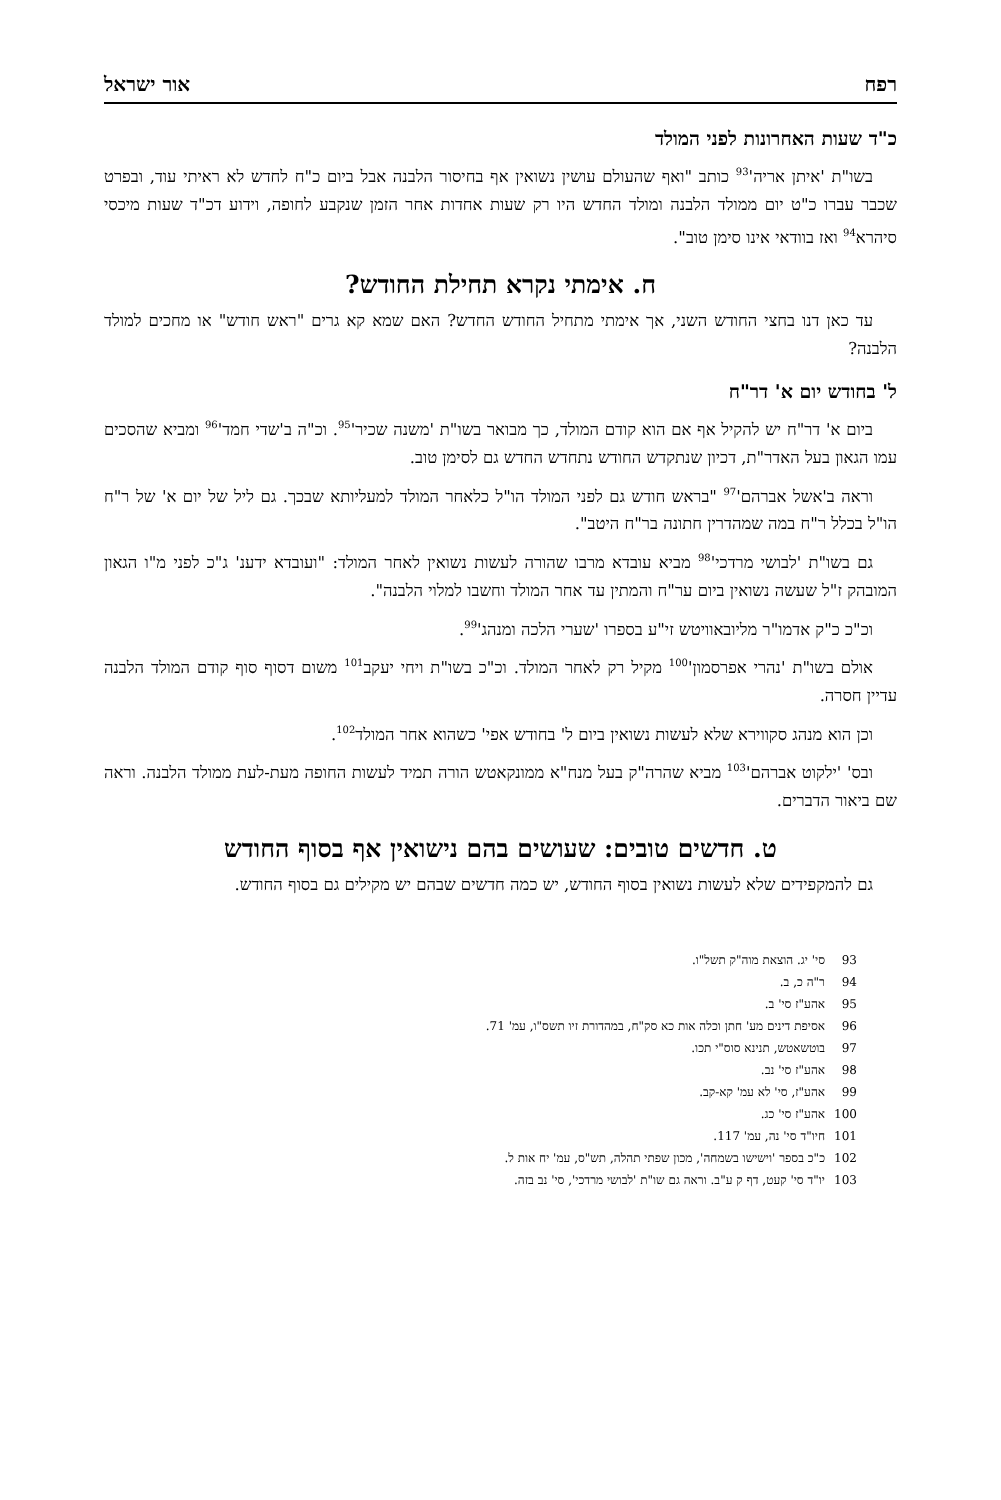רפח אור ישראל
כ"ד שעות האחרונות לפני המולד
בשו"ת 'איתן אריה'<sup>93</sup> כותב "ואף שהעולם עושין נשואין אף בחיסור הלבנה אבל ביום כ"ח לחדש לא ראיתי עוד, ובפרט שכבר עברו כ"ט יום ממולד הלבנה ומולד החדש היו רק שעות אחדות אחר הזמן שנקבע לחופה, וידוע דכ"ד שעות מיכסי סיהרא<sup>94</sup> ואז בוודאי אינו סימן טוב".
ח. אימתי נקרא תחילת החודש?
עד כאן דנו בחצי החודש השני, אך אימתי מתחיל החודש החדש? האם שמא קא גרים "ראש חודש" או מחכים למולד הלבנה?
ל' בחודש יום א' דר"ח
ביום א' דר"ח יש להקיל אף אם הוא קודם המולד, כך מבואר בשו"ת 'משנה שכיר'<sup>95</sup>. וכ"ה ב'שדי חמד'<sup>96</sup> ומביא שהסכים עמו הגאון בעל האדר"ת, דכיון שנתקדש החודש נתחדש החדש גם לסימן טוב.
וראה ב'אשל אברהם'<sup>97</sup> "בראש חודש גם לפני המולד הו"ל כלאחר המולד למעליותא שבכך. גם ליל של יום א' של ר"ח הו"ל בכלל ר"ח במה שמהדרין חתונה בר"ח היטב".
גם בשו"ת 'לבושי מרדכי'<sup>98</sup> מביא עובדא מרבו שהורה לעשות נשואין לאחר המולד: "ועובדא ידענ' ג"כ לפני מ"ו הגאון המובהק ז"ל שעשה נשואין ביום ער"ח והמתין עד אחר המולד וחשבו למלוי הלבנה".
וכ"כ כ"ק אדמו"ר מליובאוויטש זי"ע בספרו 'שערי הלכה ומנהג'<sup>99</sup>.
אולם בשו"ת 'נהרי אפרסמון'<sup>100</sup> מקיל רק לאחר המולד. וכ"כ בשו"ת ויחי יעקב<sup>101</sup> משום דסוף סוף קודם המולד הלבנה עדיין חסרה.
וכן הוא מנהג סקווירא שלא לעשות נשואין ביום ל' בחודש אפי' כשהוא אחר המולד<sup>102</sup>.
ובס' 'ילקוט אברהם'<sup>103</sup> מביא שהרה"ק בעל מנח"א ממונקאטש הורה תמיד לעשות החופה מעת-לעת ממולד הלבנה. וראה שם ביאור הדברים.
ט. חדשים טובים: שעושים בהם נישואין אף בסוף החודש
גם להמקפידים שלא לעשות נשואין בסוף החודש, יש כמה חדשים שבהם יש מקילים גם בסוף החודש.
93 סי' יג. הוצאת מוה"ק תשל"ו.
94 ר"ה כ, ב.
95 אהע"ז סי' ב.
96 אסיפת דינים מע' חתן וכלה אות כא סק"ח, במהדורת זיו תשס"ו, עמ' 71.
97 בוטשאטש, תנינא סוס"י תכו.
98 אהע"ז סי' נב.
99 אהע"ז, סי' לא עמ' קא-קב.
100 אהע"ז סי' כג.
101 חיו"ד סי' נה, עמ' 117.
102 כ"כ בספר 'וישישו בשמחה', מכון שפתי תהלה, תש"ס, עמ' יח אות ל.
103 יו"ד סי' קעט, דף ק ע"ב. וראה גם שו"ת 'לבושי מרדכי', סי' נב בזה.